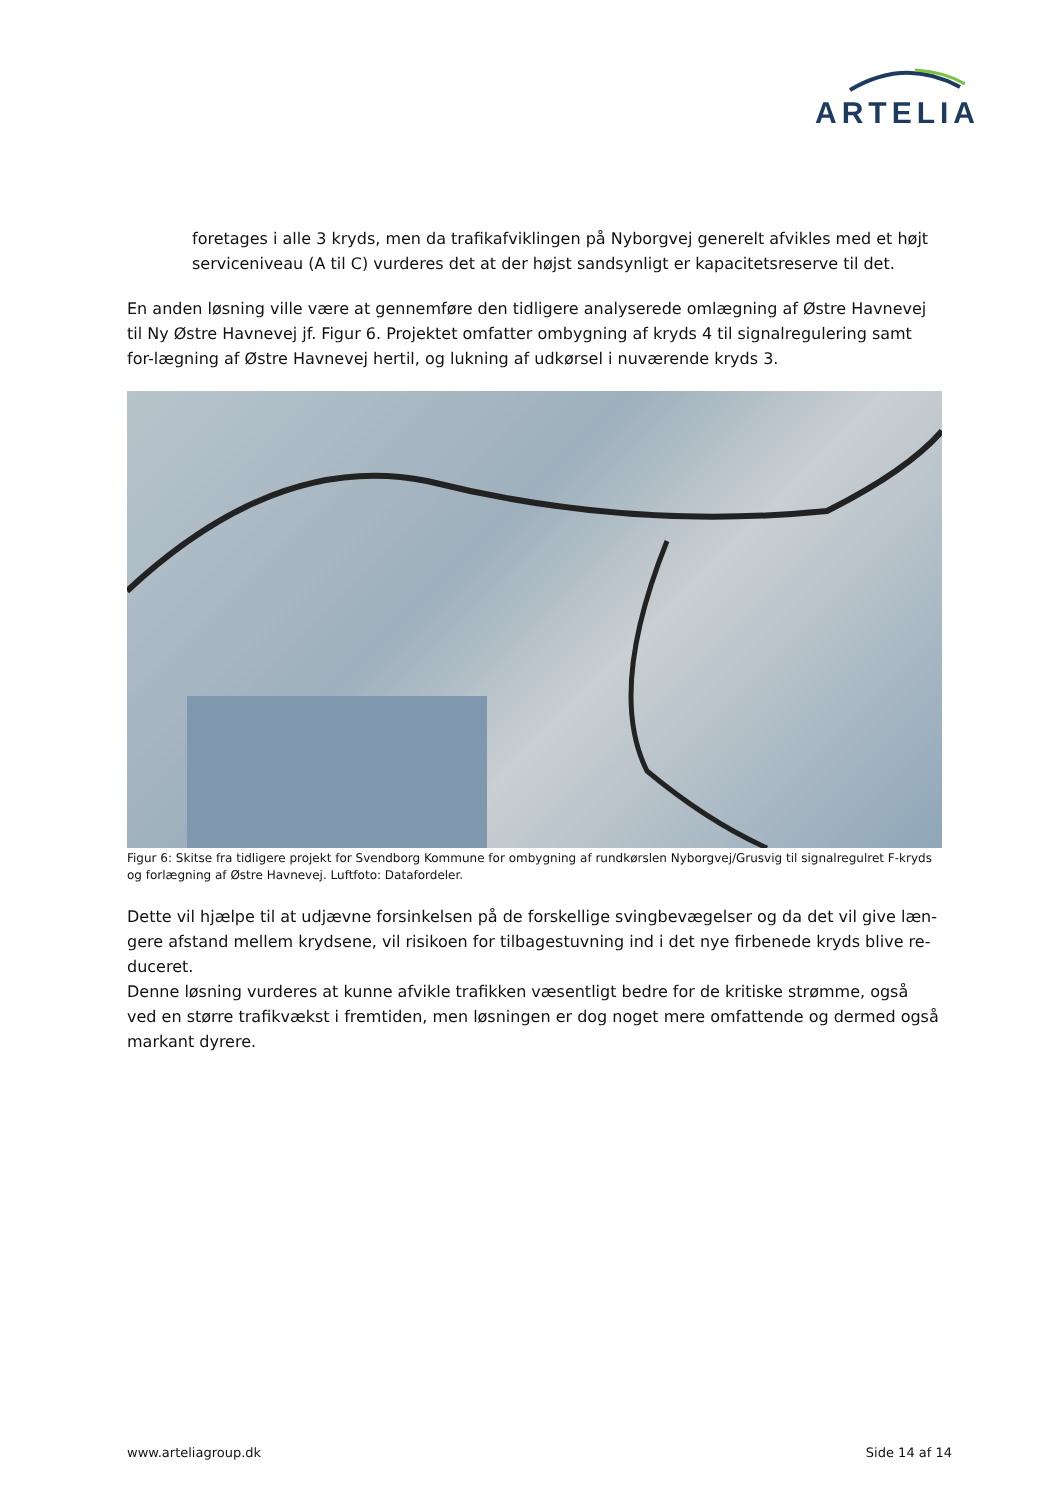ARTELIA
foretages i alle 3 kryds, men da trafikafviklingen på Nyborgvej generelt afvikles med et højt serviceniveau (A til C) vurderes det at der højst sandsynligt er kapacitetsreserve til det.
En anden løsning ville være at gennemføre den tidligere analyserede omlægning af Østre Havnevej til Ny Østre Havnevej jf. Figur 6. Projektet omfatter ombygning af kryds 4 til signalregulering samt for-lægning af Østre Havnevej hertil, og lukning af udkørsel i nuværende kryds 3.
Figur 6: Skitse fra tidligere projekt for Svendborg Kommune for ombygning af rundkørslen Nyborgvej/Grusvig til signalregulret F-kryds og forlægning af Østre Havnevej. Luftfoto: Datafordeler.
Dette vil hjælpe til at udjævne forsinkelsen på de forskellige svingbevægelser og da det vil give læn-gere afstand mellem krydsene, vil risikoen for tilbagestuvning ind i det nye firbenede kryds blive re-duceret.
Denne løsning vurderes at kunne afvikle trafikken væsentligt bedre for de kritiske strømme, også ved en større trafikvækst i fremtiden, men løsningen er dog noget mere omfattende og dermed også markant dyrere.
www.arteliagroup.dk Side 14 af 14